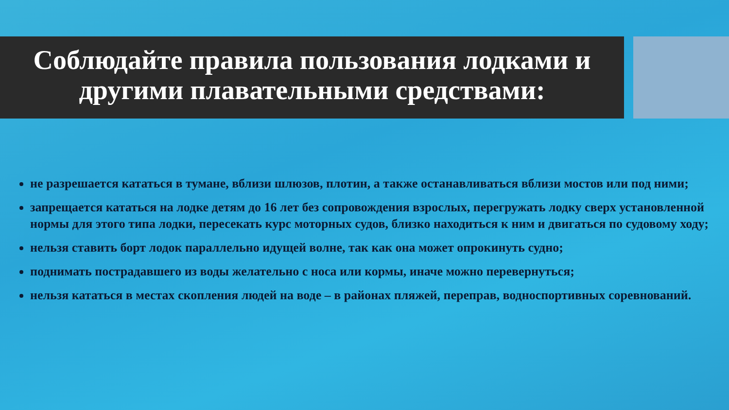Соблюдайте правила пользования лодками и другими плавательными средствами:
не разрешается кататься в тумане, вблизи шлюзов, плотин, а также останавливаться вблизи мостов или под ними;
запрещается кататься на лодке детям до 16 лет без сопровождения взрослых, перегружать лодку сверх установленной нормы для этого типа лодки, пересекать курс моторных судов, близко находиться к ним и двигаться по судовому ходу;
нельзя ставить борт лодок параллельно идущей волне, так как она может опрокинуть судно;
поднимать пострадавшего из воды желательно с носа или кормы, иначе можно перевернуться;
нельзя кататься в местах скопления людей на воде – в районах пляжей, переправ, водноспортивных соревнований.